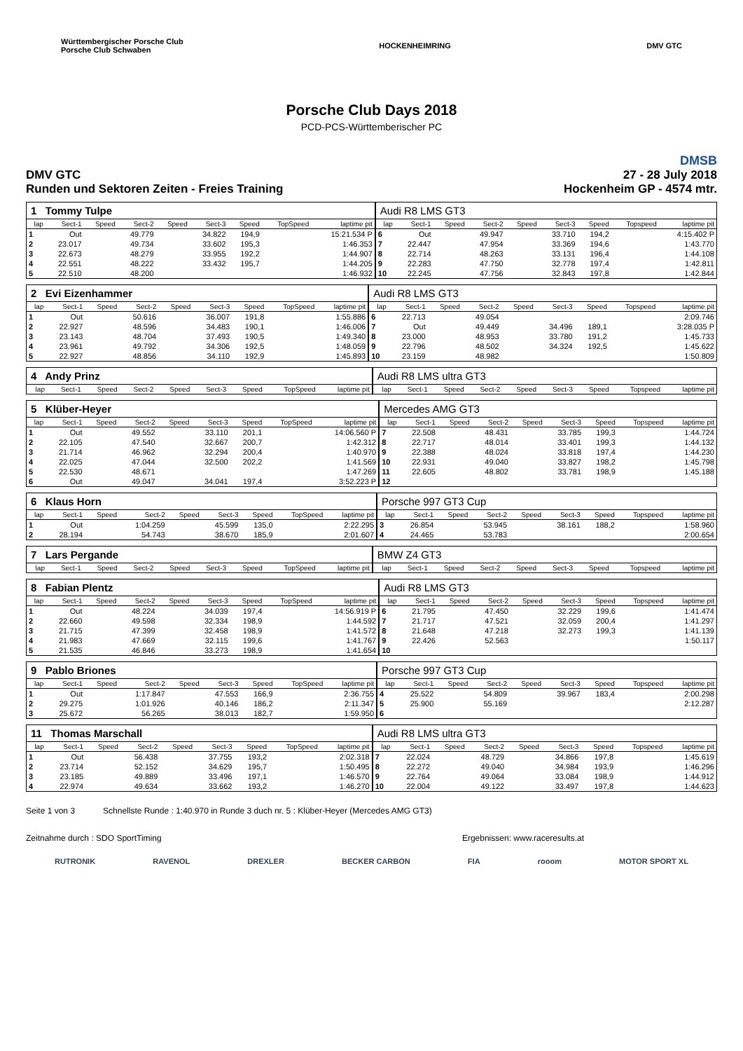Württembergischer Porsche Club
Porsche Club Schwaben HOCKENHEIMRING DMV GTC
Porsche Club Days 2018
PCD-PCS-Württemberischer PC
DMSB
DMV GTC
Runden und Sektoren Zeiten - Freies Training 27 - 28 July 2018
Hockenheim GP - 4574 mtr.
| 1 Tommy Tulpe | | | | | | | | | Audi R8 LMS GT3 | | | | | | | | |
| lap | Sect-1 | Speed | Sect-2 | Speed | Sect-3 | Speed | TopSpeed | laptime pit | lap | Sect-1 | Speed | Sect-2 | Speed | Sect-3 | Speed | Topspeed | laptime pit |
| 1 | Out | | 49.779 | | 34.822 | 194,9 | | 15:21.534 P | 6 | Out | | 49.947 | | 33.710 | 194,2 | | 4:15.402 P |
| 2 | 23.017 | | 49.734 | | 33.602 | 195,3 | | 1:46.353 | 7 | 22.447 | | 47.954 | | 33.369 | 194,6 | | 1:43.770 |
| 3 | 22.673 | | 48.279 | | 33.955 | 192,2 | | 1:44.907 | 8 | 22.714 | | 48.263 | | 33.131 | 196,4 | | 1:44.108 |
| 4 | 22.551 | | 48.222 | | 33.432 | 195,7 | | 1:44.205 | 9 | 22.283 | | 47.750 | | 32.778 | 197,4 | | 1:42.811 |
| 5 | 22.510 | | 48.200 | | | | | 1:46.932 | 10 | 22.245 | | 47.756 | | 32.843 | 197,8 | | 1:42.844 |
| 2 Evi Eizenhammer | | | | | | | | | Audi R8 LMS GT3 | | | | | | | | |
| lap | Sect-1 | Speed | Sect-2 | Speed | Sect-3 | Speed | TopSpeed | laptime pit | lap | Sect-1 | Speed | Sect-2 | Speed | Sect-3 | Speed | Topspeed | laptime pit |
| 1 | Out | | 50.616 | | 36.007 | 191,8 | | 1:55.886 | 6 | 22.713 | | 49.054 | | | | | 2:09.746 |
| 2 | 22.927 | | 48.596 | | 34.483 | 190,1 | | 1:46.006 | 7 | Out | | 49.449 | | 34.496 | 189,1 | | 3:28.035 P |
| 3 | 23.143 | | 48.704 | | 37.493 | 190,5 | | 1:49.340 | 8 | 23.000 | | 48.953 | | 33.780 | 191,2 | | 1:45.733 |
| 4 | 23.961 | | 49.792 | | 34.306 | 192,5 | | 1:48.059 | 9 | 22.796 | | 48.502 | | 34.324 | 192,5 | | 1:45.622 |
| 5 | 22.927 | | 48.856 | | 34.110 | 192,9 | | 1:45.893 | 10 | 23.159 | | 48.982 | | | | | 1:50.809 |
| 4 Andy Prinz | | | | | | | | | Audi R8 LMS ultra GT3 | | | | | | | | |
| lap | Sect-1 | Speed | Sect-2 | Speed | Sect-3 | Speed | TopSpeed | laptime pit | lap | Sect-1 | Speed | Sect-2 | Speed | Sect-3 | Speed | Topspeed | laptime pit |
| 5 Klüber-Heyer | | | | | | | | | Mercedes AMG GT3 | | | | | | | | |
| lap | Sect-1 | Speed | Sect-2 | Speed | Sect-3 | Speed | TopSpeed | laptime pit | lap | Sect-1 | Speed | Sect-2 | Speed | Sect-3 | Speed | Topspeed | laptime pit |
| 1 | Out | | 49.552 | | 33.110 | 201,1 | | 14:06.560 P | 7 | 22.508 | | 48.431 | | 33.785 | 199,3 | | 1:44.724 |
| 2 | 22.105 | | 47.540 | | 32.667 | 200,7 | | 1:42.312 | 8 | 22.717 | | 48.014 | | 33.401 | 199,3 | | 1:44.132 |
| 3 | 21.714 | | 46.962 | | 32.294 | 200,4 | | 1:40.970 | 9 | 22.388 | | 48.024 | | 33.818 | 197,4 | | 1:44.230 |
| 4 | 22.025 | | 47.044 | | 32.500 | 202,2 | | 1:41.569 | 10 | 22.931 | | 49.040 | | 33.827 | 198,2 | | 1:45.798 |
| 5 | 22.530 | | 48.671 | | | | | 1:47.269 | 11 | 22.605 | | 48.802 | | 33.781 | 198,9 | | 1:45.188 |
| 6 | Out | | 49.047 | | 34.041 | 197,4 | | 3:52.223 P | 12 | | | | | | | | |
| 6 Klaus Horn | | | | | | | | | Porsche 997 GT3 Cup | | | | | | | | |
| lap | Sect-1 | Speed | Sect-2 | Speed | Sect-3 | Speed | TopSpeed | laptime pit | lap | Sect-1 | Speed | Sect-2 | Speed | Sect-3 | Speed | Topspeed | laptime pit |
| 1 | Out | | 1:04.259 | | 45.599 | 135,0 | | 2:22.295 | 3 | 26.854 | | 53.945 | | 38.161 | 188,2 | | 1:58.960 |
| 2 | 28.194 | | 54.743 | | 38.670 | 185,9 | | 2:01.607 | 4 | 24.465 | | 53.783 | | | | | 2:00.654 |
| 7 Lars Pergande | | | | | | | | | BMW Z4 GT3 | | | | | | | | |
| lap | Sect-1 | Speed | Sect-2 | Speed | Sect-3 | Speed | TopSpeed | laptime pit | lap | Sect-1 | Speed | Sect-2 | Speed | Sect-3 | Speed | Topspeed | laptime pit |
| 8 Fabian Plentz | | | | | | | | | Audi R8 LMS GT3 | | | | | | | | |
| lap | Sect-1 | Speed | Sect-2 | Speed | Sect-3 | Speed | TopSpeed | laptime pit | lap | Sect-1 | Speed | Sect-2 | Speed | Sect-3 | Speed | Topspeed | laptime pit |
| 1 | Out | | 48.224 | | 34.039 | 197,4 | | 14:56.919 P | 6 | 21.795 | | 47.450 | | 32.229 | 199,6 | | 1:41.474 |
| 2 | 22.660 | | 49.598 | | 32.334 | 198,9 | | 1:44.592 | 7 | 21.717 | | 47.521 | | 32.059 | 200,4 | | 1:41.297 |
| 3 | 21.715 | | 47.399 | | 32.458 | 198,9 | | 1:41.572 | 8 | 21.648 | | 47.218 | | 32.273 | 199,3 | | 1:41.139 |
| 4 | 21.983 | | 47.669 | | 32.115 | 199,6 | | 1:41.767 | 9 | 22.426 | | 52.563 | | | | | 1:50.117 |
| 5 | 21.535 | | 46.846 | | 33.273 | 198,9 | | 1:41.654 | 10 | | | | | | | | |
| 9 Pablo Briones | | | | | | | | | Porsche 997 GT3 Cup | | | | | | | | |
| lap | Sect-1 | Speed | Sect-2 | Speed | Sect-3 | Speed | TopSpeed | laptime pit | lap | Sect-1 | Speed | Sect-2 | Speed | Sect-3 | Speed | Topspeed | laptime pit |
| 1 | Out | | 1:17.847 | | 47.553 | 166,9 | | 2:36.755 | 4 | 25.522 | | 54.809 | | 39.967 | 183,4 | | 2:00.298 |
| 2 | 29.275 | | 1:01.926 | | 40.146 | 186,2 | | 2:11.347 | 5 | 25.900 | | 55.169 | | | | | 2:12.287 |
| 3 | 25.672 | | 56.265 | | 38.013 | 182,7 | | 1:59.950 | 6 | | | | | | | | |
| 11 Thomas Marschall | | | | | | | | | Audi R8 LMS ultra GT3 | | | | | | | | |
| lap | Sect-1 | Speed | Sect-2 | Speed | Sect-3 | Speed | TopSpeed | laptime pit | lap | Sect-1 | Speed | Sect-2 | Speed | Sect-3 | Speed | Topspeed | laptime pit |
| 1 | Out | | 56.438 | | 37.755 | 193,2 | | 2:02.318 | 7 | 22.024 | | 48.729 | | 34.866 | 197,8 | | 1:45.619 |
| 2 | 23.714 | | 52.152 | | 34.629 | 195,7 | | 1:50.495 | 8 | 22.272 | | 49.040 | | 34.984 | 193,9 | | 1:46.296 |
| 3 | 23.185 | | 49.889 | | 33.496 | 197,1 | | 1:46.570 | 9 | 22.764 | | 49.064 | | 33.084 | 198,9 | | 1:44.912 |
| 4 | 22.974 | | 49.634 | | 33.662 | 193,2 | | 1:46.270 | 10 | 22.004 | | 49.122 | | 33.497 | 197,8 | | 1:44.623 |
Seite 1 von 3 Schnellste Runde : 1:40.970 in Runde 3 duch nr. 5 : Klüber-Heyer (Mercedes AMG GT3)
Zeitnahme durch : SDO SportTiming Ergebnissen: www.raceresults.at
RUTRONIK RAVENOL DREXLER BECKER CARBON FIA rooom MOTOR SPORT XL